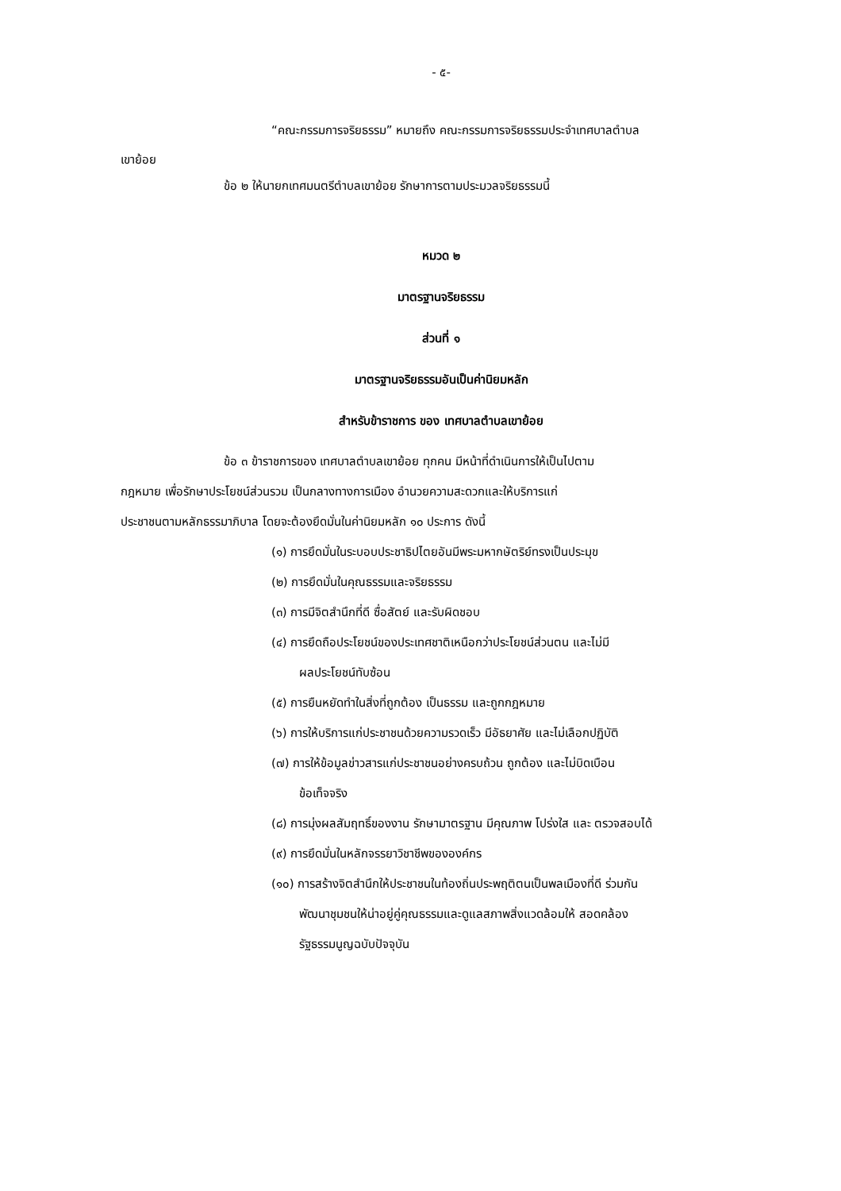- ๕-
“คณะกรรมการจริยธรรม” หมายถึง คณะกรรมการจริยธรรมประจำเทศบาลตำบล
เขาย้อย
ข้อ ๒ ให้นายกเทศมนตรีตำบลเขาย้อย รักษาการตามประมวลจริยธรรมนี้
หมวด ๒
มาตรฐานจริยธรรม
ส่วนที่ ๑
มาตรฐานจริยธรรมอันเป็นค่านิยมหลัก
สำหรับข้าราชการ ของ เทศบาลตำบลเขาย้อย
ข้อ ๓ ข้าราชการของ เทศบาลตำบลเขาย้อย ทุกคน มีหน้าที่ดำเนินการให้เป็นไปตาม
กฎหมาย เพื่อรักษาประโยชน์ส่วนรวม เป็นกลางทางการเมือง อำนวยความสะดวกและให้บริการแก่
ประชาชนตามหลักธรรมาภิบาล โดยจะต้องยึดมั่นในค่านิยมหลัก ๑๐ ประการ ดังนี้
(๑) การยึดมั่นในระบอบประชาธิปไตยอันมีพระมหากษัตริย์ทรงเป็นประมุข
(๒) การยึดมั่นในคุณธรรมและจริยธรรม
(๓) การมีจิตสำนึกที่ดี ซื่อสัตย์ และรับผิดชอบ
(๔) การยึดถือประโยชน์ของประเทศชาติเหนือกว่าประโยชน์ส่วนตน และไม่มี
ผลประโยชน์ทับซ้อน
(๕) การยืนหยัดทำในสิ่งที่ถูกต้อง เป็นธรรม และถูกกฎหมาย
(๖) การให้บริการแก่ประชาชนด้วยความรวดเร็ว มีอัธยาศัย และไม่เลือกปฏิบัติ
(๗) การให้ข้อมูลข่าวสารแก่ประชาชนอย่างครบถ้วน ถูกต้อง และไม่บิดเบือน
ข้อเท็จจริง
(๘) การมุ่งผลสัมฤทธิ์ของงาน รักษามาตรฐาน มีคุณภาพ โปร่งใส และ ตรวจสอบได้
(๙) การยึดมั่นในหลักจรรยาวิชาชีพขององค์กร
(๑๐) การสร้างจิตสำนึกให้ประชาชนในท้องถิ่นประพฤติตนเป็นพลเมืองที่ดี ร่วมกัน
พัฒนาชุมชนให้น่าอยู่คู่คุณธรรมและดูแลสภาพสิ่งแวดล้อมให้ สอดคล้อง
รัฐธรรมนูญฉบับปัจจุบัน